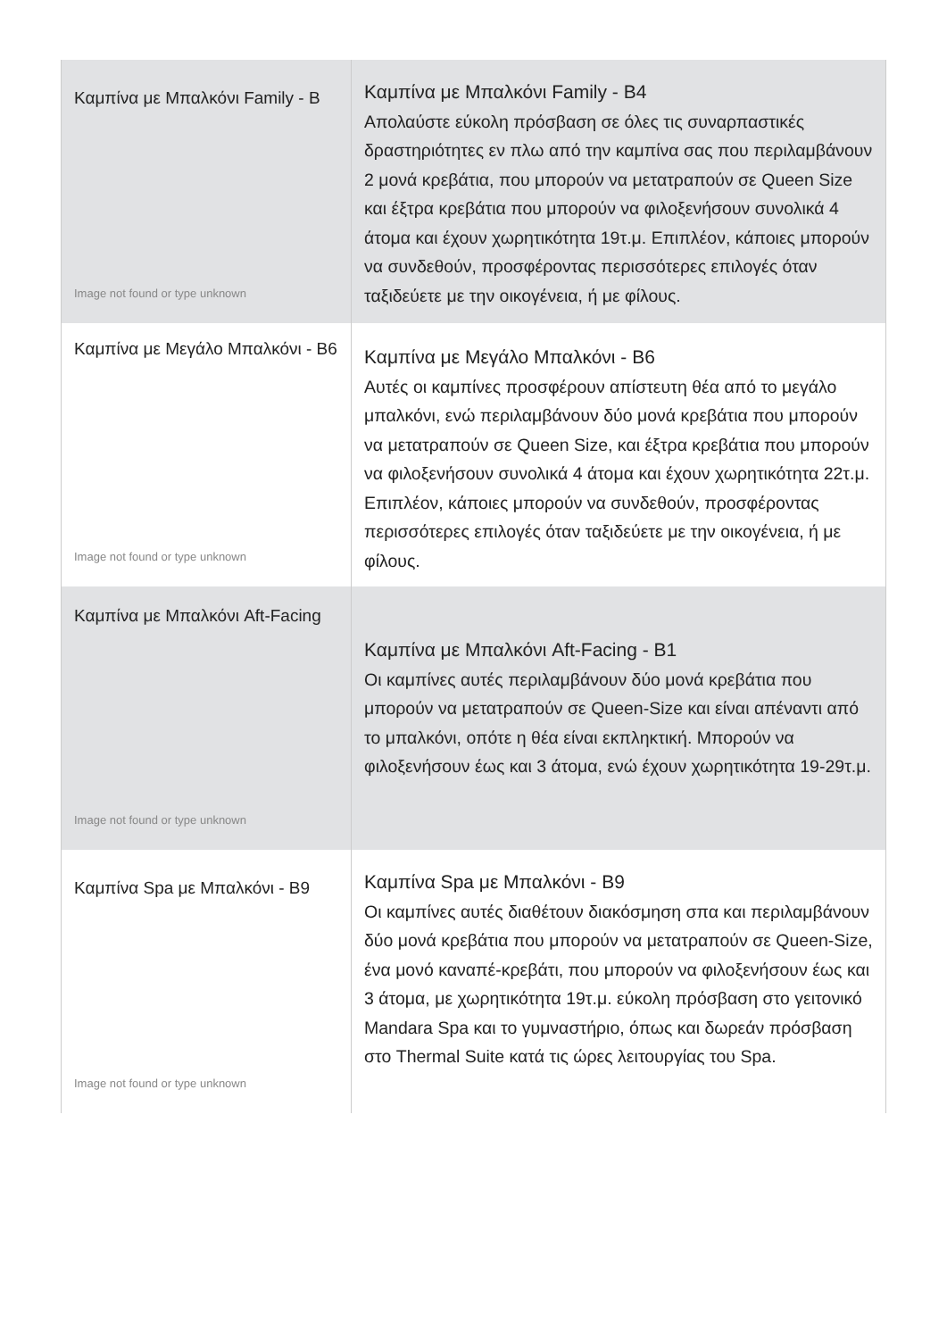| Καμπίνα με Μπαλκόνι Family - B Image not found or type unknown | Καμπίνα με Μπαλκόνι Family - B4 Απολαύστε εύκολη πρόσβαση σε όλες τις συναρπαστικές δραστηριότητες εν πλω από την καμπίνα σας που περιλαμβάνουν 2 μονά κρεβάτια, που μπορούν να μετατραπούν σε Queen Size και έξτρα κρεβάτια που μπορούν να φιλοξενήσουν συνολικά 4 άτομα και έχουν χωρητικότητα 19τ.μ. Επιπλέον, κάποιες μπορούν να συνδεθούν, προσφέροντας περισσότερες επιλογές όταν ταξιδεύετε με την οικογένεια, ή με φίλους. |
| Καμπίνα με Μεγάλο Μπαλκόνι - B6 Image not found or type unknown | Καμπίνα με Μεγάλο Μπαλκόνι - B6 Αυτές οι καμπίνες προσφέρουν απίστευτη θέα από το μεγάλο μπαλκόνι, ενώ περιλαμβάνουν δύο μονά κρεβάτια που μπορούν να μετατραπούν σε Queen Size, και έξτρα κρεβάτια που μπορούν να φιλοξενήσουν συνολικά 4 άτομα και έχουν χωρητικότητα 22τ.μ. Επιπλέον, κάποιες μπορούν να συνδεθούν, προσφέροντας περισσότερες επιλογές όταν ταξιδεύετε με την οικογένεια, ή με φίλους. |
| Καμπίνα με Μπαλκόνι Aft-Facing Image not found or type unknown | Καμπίνα με Μπαλκόνι Aft-Facing - B1 Οι καμπίνες αυτές περιλαμβάνουν δύο μονά κρεβάτια που μπορούν να μετατραπούν σε Queen-Size και είναι απέναντι από το μπαλκόνι, οπότε η θέα είναι εκπληκτική. Μπορούν να φιλοξενήσουν έως και 3 άτομα, ενώ έχουν χωρητικότητα 19-29τ.μ. |
| Καμπίνα Spa με Μπαλκόνι - B9 Image not found or type unknown | Καμπίνα Spa με Μπαλκόνι - B9 Οι καμπίνες αυτές διαθέτουν διακόσμηση σπα και περιλαμβάνουν δύο μονά κρεβάτια που μπορούν να μετατραπούν σε Queen-Size, ένα μονό καναπέ-κρεβάτι, που μπορούν να φιλοξενήσουν έως και 3 άτομα, με χωρητικότητα 19τ.μ. εύκολη πρόσβαση στο γειτονικό Mandara Spa και το γυμναστήριο, όπως και δωρεάν πρόσβαση στο Thermal Suite κατά τις ώρες λειτουργίας του Spa. |